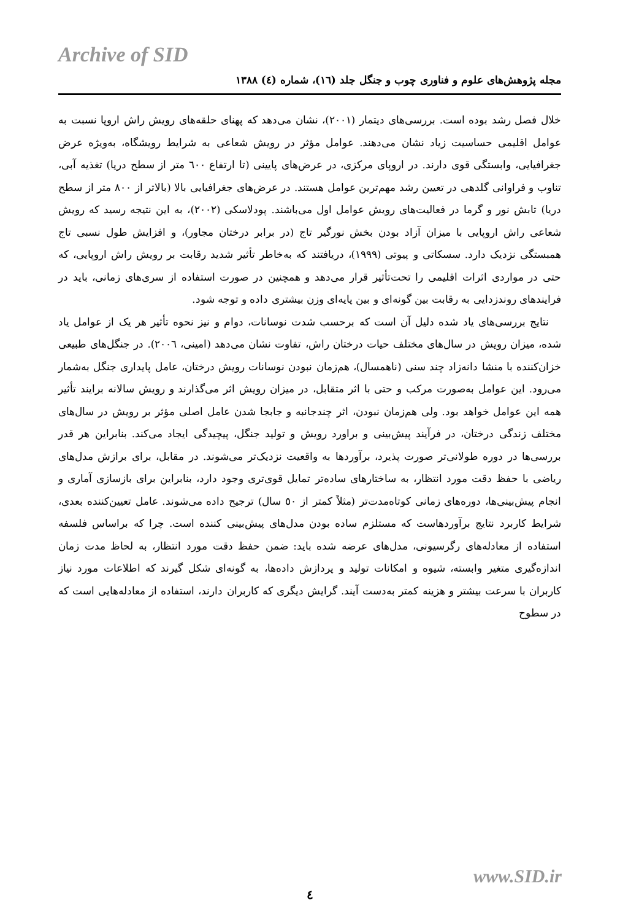Archive of SID
مجله پژوهش‌های علوم و فناوری چوب و جنگل جلد (١٦)، شماره (٤) ١٣٨٨
خلال فصل رشد بوده است. بررسی‌های دیتمار (٢٠٠١)، نشان می‌دهد که پهنای حلقه‌های رویش راش اروپا نسبت به عوامل اقلیمی حساسیت زیاد نشان می‌دهند. عوامل مؤثر در رویش شعاعی به شرایط رویشگاه، به‌ویژه عرض جغرافیایی، وابستگی قوی دارند. در اروپای مرکزی، در عرض‌های پایینی (تا ارتفاع ٦٠٠ متر از سطح دریا) تغذیه آبی، تناوب و فراوانی گلدهی در تعیین رشد مهم‌ترین عوامل هستند. در عرض‌های جغرافیایی بالا (بالاتر از ٨٠٠ متر از سطح دریا) تابش نور و گرما در فعالیت‌های رویش عوامل اول می‌باشند. پودلاسکی (٢٠٠٢)، به این نتیجه رسید که رویش شعاعی راش اروپایی با میزان آزاد بودن بخش نورگیر تاج (در برابر درختان مجاور)، و افزایش طول نسبی تاج همبستگی نزدیک دارد. سسکاتی و پیوتی (١٩٩٩)، دریافتند که به‌خاطر تأثیر شدید رقابت بر رویش راش اروپایی، که حتی در مواردی اثرات اقلیمی را تحت‌تأثیر قرار می‌دهد و همچنین در صورت استفاده از سری‌های زمانی، باید در فرایندهای روندزدایی به رقابت بین گونه‌ای و بین پایه‌ای وزن بیشتری داده و توجه شود.
نتایج بررسی‌های یاد شده دلیل آن است که برحسب شدت نوسانات، دوام و نیز نحوه تأثیر هر یک از عوامل یاد شده، میزان رویش در سال‌های مختلف حیات درختان راش، تفاوت نشان می‌دهد (امینی، ٢٠٠٦). در جنگل‌های طبیعی خزان‌کننده با منشا دانه‌زاد چند سنی (ناهمسال)، هم‌زمان نبودن نوسانات رویش درختان، عامل پایداری جنگل به‌شمار می‌رود. این عوامل به‌صورت مرکب و حتی با اثر متقابل، در میزان رویش اثر می‌گذارند و رویش سالانه برایند تأثیر همه این عوامل خواهد بود. ولی هم‌زمان نبودن، اثر چندجانبه و جابجا شدن عامل اصلی مؤثر بر رویش در سال‌های مختلف زندگی درختان، در فرآیند پیش‌بینی و براورد رویش و تولید جنگل، پیچیدگی ایجاد می‌کند. بنابراین هر قدر بررسی‌ها در دوره طولانی‌تر صورت پذیرد، برآوردها به واقعیت نزدیک‌تر می‌شوند. در مقابل، برای برازش مدل‌های ریاضی با حفظ دقت مورد انتظار، به ساختارهای ساده‌تر تمایل قوی‌تری وجود دارد، بنابراین برای بازسازی آماری و انجام پیش‌بینی‌ها، دوره‌های زمانی کوتاه‌مدت‌تر (مثلاً کمتر از ٥٠ سال) ترجیح داده می‌شوند. عامل تعیین‌کننده بعدی، شرایط کاربرد نتایج برآوردهاست که مستلزم ساده بودن مدل‌های پیش‌بینی کننده است. چرا که براساس فلسفه استفاده از معادله‌های رگرسیونی، مدل‌های عرضه شده باید: ضمن حفظ دقت مورد انتظار، به لحاظ مدت زمان اندازه‌گیری متغیر وابسته، شیوه و امکانات تولید و پردازش داده‌ها، به گونه‌ای شکل گیرند که اطلاعات مورد نیاز کاربران با سرعت بیشتر و هزینه کمتر به‌دست آیند. گرایش دیگری که کاربران دارند، استفاده از معادله‌هایی است که در سطوح
٤
www.SID.ir